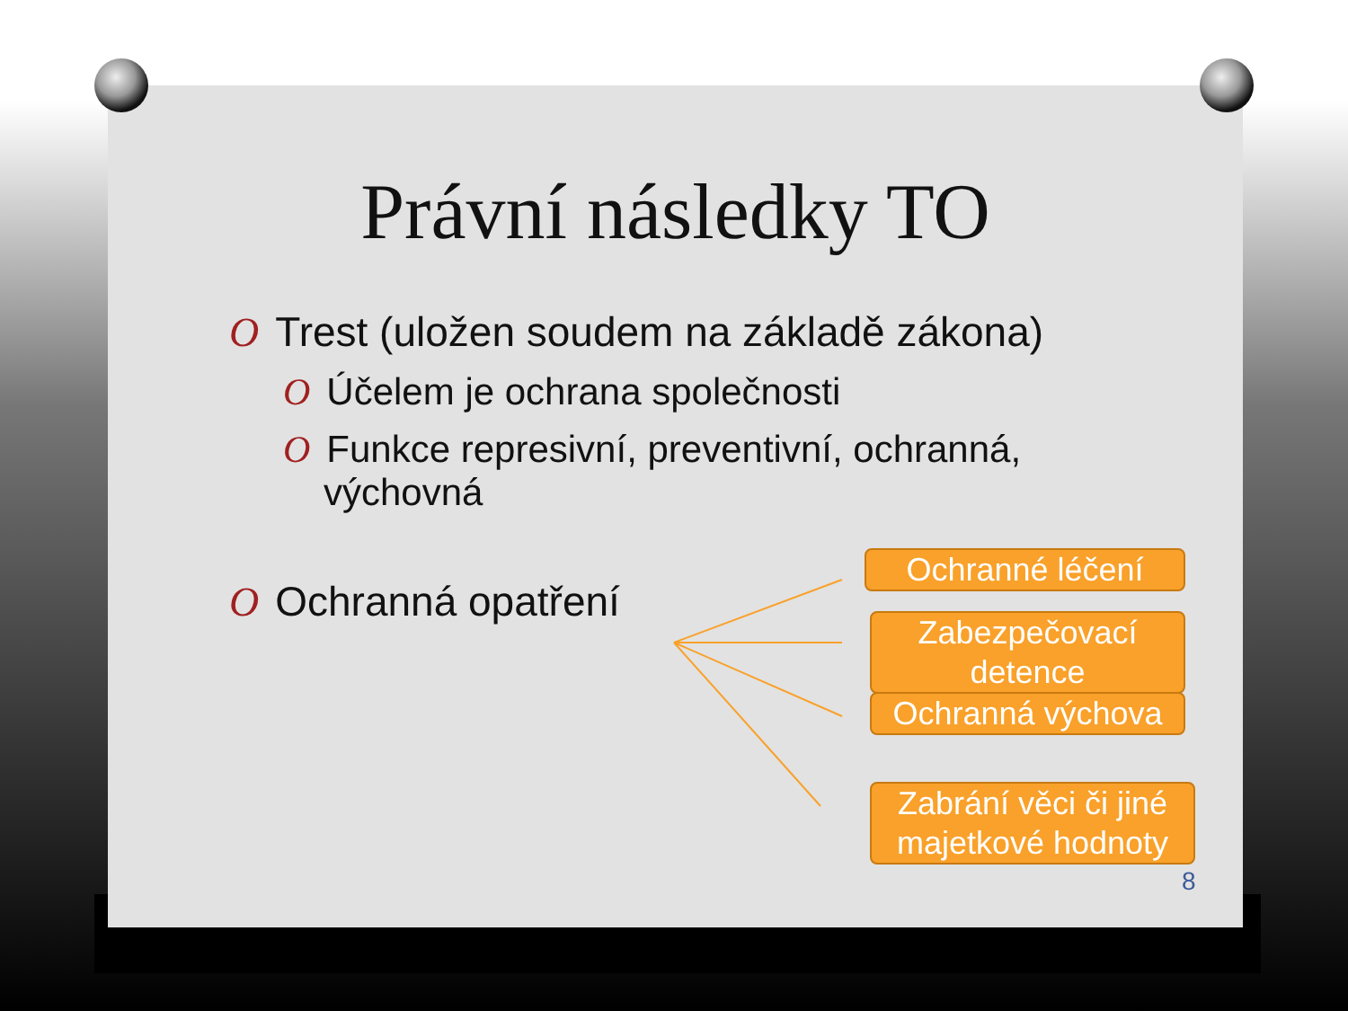Právní následky TO
O Trest (uložen soudem na základě zákona)
O Účelem je ochrana společnosti
O Funkce represivní, preventivní, ochranná,
výchovná
O Ochranná opatření
Ochranné léčení
Zabezpečovací detence
Ochranná výchova
Zabrání věci či jiné majetkové hodnoty
8